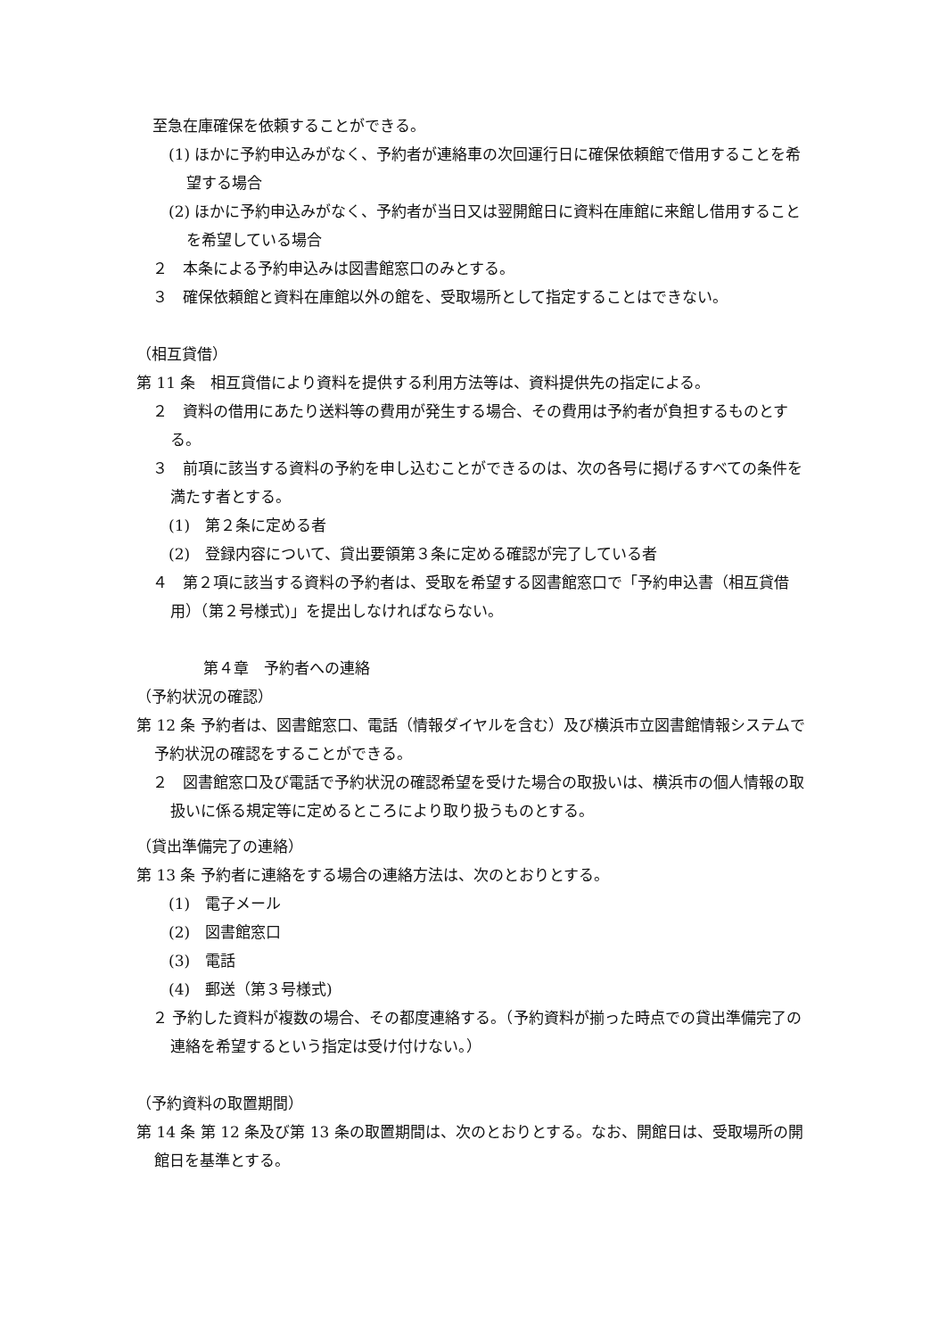至急在庫確保を依頼することができる。
(1) ほかに予約申込みがなく、予約者が連絡車の次回運行日に確保依頼館で借用することを希望する場合
(2) ほかに予約申込みがなく、予約者が当日又は翌開館日に資料在庫館に来館し借用することを希望している場合
２　本条による予約申込みは図書館窓口のみとする。
３　確保依頼館と資料在庫館以外の館を、受取場所として指定することはできない。
（相互貸借）
第 11 条　相互貸借により資料を提供する利用方法等は、資料提供先の指定による。
２　資料の借用にあたり送料等の費用が発生する場合、その費用は予約者が負担するものとする。
３　前項に該当する資料の予約を申し込むことができるのは、次の各号に掲げるすべての条件を満たす者とする。
(1)　第２条に定める者
(2)　登録内容について、貸出要領第３条に定める確認が完了している者
４　第２項に該当する資料の予約者は、受取を希望する図書館窓口で「予約申込書（相互貸借用）（第２号様式)」を提出しなければならない。
第４章　予約者への連絡
（予約状況の確認）
第 12 条 予約者は、図書館窓口、電話（情報ダイヤルを含む）及び横浜市立図書館情報システムで予約状況の確認をすることができる。
２　図書館窓口及び電話で予約状況の確認希望を受けた場合の取扱いは、横浜市の個人情報の取扱いに係る規定等に定めるところにより取り扱うものとする。
（貸出準備完了の連絡）
第 13 条 予約者に連絡をする場合の連絡方法は、次のとおりとする。
(1)　電子メール
(2)　図書館窓口
(3)　電話
(4)　郵送（第３号様式)
２ 予約した資料が複数の場合、その都度連絡する。（予約資料が揃った時点での貸出準備完了の連絡を希望するという指定は受け付けない。）
（予約資料の取置期間）
第 14 条 第 12 条及び第 13 条の取置期間は、次のとおりとする。なお、開館日は、受取場所の開館日を基準とする。